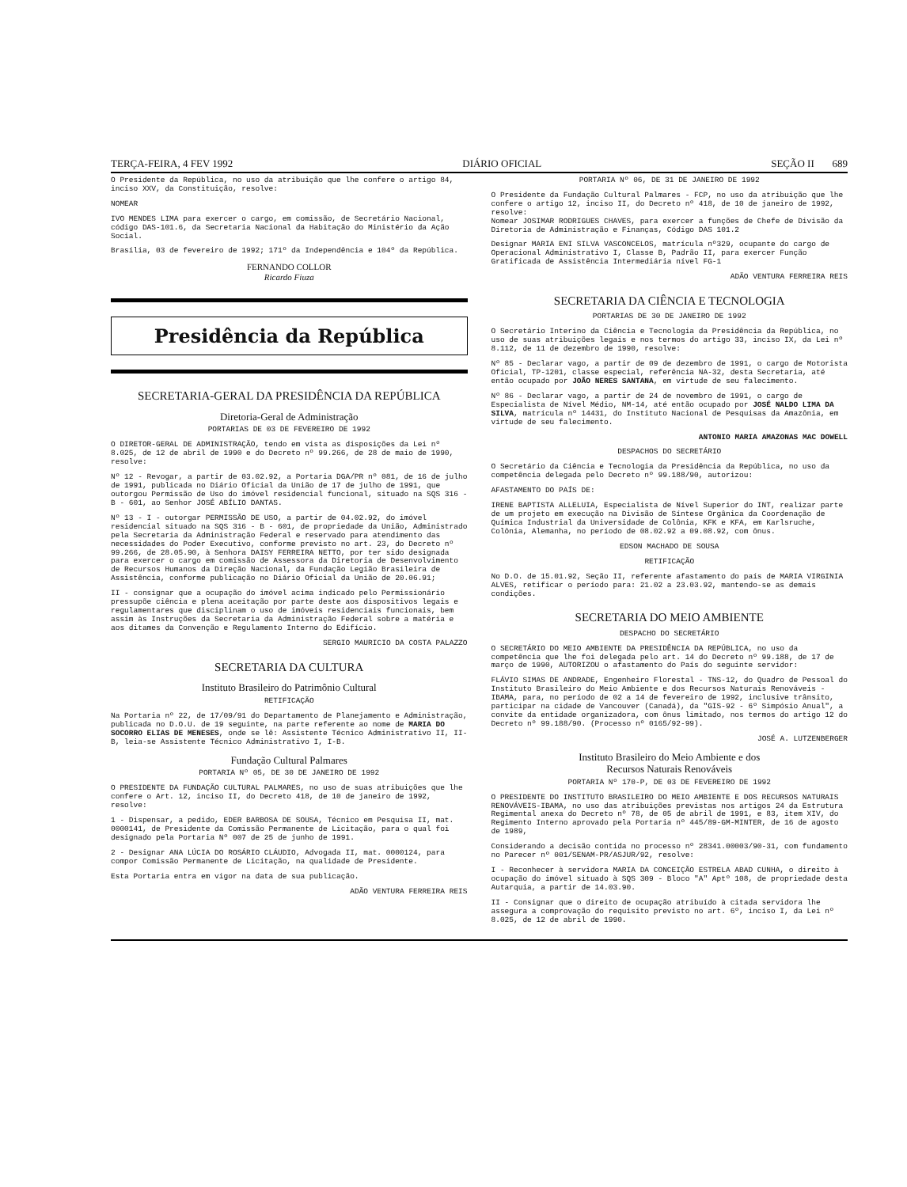TERÇA-FEIRA, 4 FEV 1992 DIÁRIO OFICIAL SEÇÃO II 689
O Presidente da República, no uso da atribuição que lhe confere o artigo 84, inciso XXV, da Constituição, resolve:
NOMEAR
IVO MENDES LIMA para exercer o cargo, em comissão, de Secretário Nacional, código DAS-101.6, da Secretaria Nacional da Habitação do Ministério da Ação Social.
Brasília, 03 de fevereiro de 1992; 171º da Independência e 104º da República.
FERNANDO COLLOR
Ricardo Fiuza
Presidência da República
SECRETARIA-GERAL DA PRESIDÊNCIA DA REPÚBLICA
Diretoria-Geral de Administração
PORTARIAS DE 03 DE FEVEREIRO DE 1992
O DIRETOR-GERAL DE ADMINISTRAÇÃO, tendo em vista as disposições da Lei nº 8.025, de 12 de abril de 1990 e do Decreto nº 99.266, de 28 de maio de 1990, resolve:
Nº 12 - Revogar, a partir de 03.02.92, a Portaria DGA/PR nº 081, de 16 de julho de 1991, publicada no Diário Oficial da União de 17 de julho de 1991, que outorgou Permissão de Uso do imóvel residencial funcional, situado na SQS 316 - B - 601, ao Senhor JOSÉ ABÍLIO DANTAS.
Nº 13 - I - outorgar PERMISSÃO DE USO, a partir de 04.02.92, do imóvel residencial situado na SQS 316 - B - 601, de propriedade da União, Administrado pela Secretaria da Administração Federal e reservado para atendimento das necessidades do Poder Executivo, conforme previsto no art. 23, do Decreto nº 99.266, de 28.05.90, à Senhora DAISY FERREIRA NETTO, por ter sido designada para exercer o cargo em comissão de Assessora da Diretoria de Desenvolvimento de Recursos Humanos da Direção Nacional, da Fundação Legião Brasileira de Assistência, conforme publicação no Diário Oficial da União de 20.06.91;
II - consignar que a ocupação do imóvel acima indicado pelo Permissionário pressupõe ciência e plena aceitação por parte deste aos dispositivos legais e regulamentares que disciplinam o uso de imóveis residenciais funcionais, bem assim às Instruções da Secretaria da Administração Federal sobre a matéria e aos ditames da Convenção e Regulamento Interno do Edifício.
SERGIO MAURICIO DA COSTA PALAZZO
SECRETARIA DA CULTURA
Instituto Brasileiro do Patrimônio Cultural
RETIFICAÇÃO
Na Portaria nº 22, de 17/09/91 do Departamento de Planejamento e Administração, publicada no D.O.U. de 19 seguinte, na parte referente ao nome de MARIA DO SOCORRO ELIAS DE MENESES, onde se lê: Assistente Técnico Administrativo II, II-B, leia-se Assistente Técnico Administrativo I, I-B.
Fundação Cultural Palmares
PORTARIA Nº 05, DE 30 DE JANEIRO DE 1992
O PRESIDENTE DA FUNDAÇÃO CULTURAL PALMARES, no uso de suas atribuições que lhe confere o Art. 12, inciso II, do Decreto 418, de 10 de janeiro de 1992, resolve:
1 - Dispensar, a pedido, EDER BARBOSA DE SOUSA, Técnico em Pesquisa II, mat. 0000141, de Presidente da Comissão Permanente de Licitação, para o qual foi designado pela Portaria Nº 007 de 25 de junho de 1991.
2 - Designar ANA LÚCIA DO ROSÁRIO CLÁUDIO, Advogada II, mat. 0000124, para compor Comissão Permanente de Licitação, na qualidade de Presidente.
Esta Portaria entra em vigor na data de sua publicação.
ADÃO VENTURA FERREIRA REIS
PORTARIA Nº 06, DE 31 DE JANEIRO DE 1992
O Presidente da Fundação Cultural Palmares - FCP, no uso da atribuição que lhe confere o artigo 12, inciso II, do Decreto nº 418, de 10 de janeiro de 1992, resolve:
Nomear JOSIMAR RODRIGUES CHAVES, para exercer a funções de Chefe de Divisão da Diretoria de Administração e Finanças, Código DAS 101.2
Designar MARIA ENI SILVA VASCONCELOS, matrícula nº329, ocupante do cargo de Operacional Administrativo I, Classe B, Padrão II, para exercer Função Gratificada de Assistência Intermediária nível FG-1
ADÃO VENTURA FERREIRA REIS
SECRETARIA DA CIÊNCIA E TECNOLOGIA
PORTARIAS DE 30 DE JANEIRO DE 1992
O Secretário Interino da Ciência e Tecnologia da Presidência da República, no uso de suas atribuições legais e nos termos do artigo 33, inciso IX, da Lei nº 8.112, de 11 de dezembro de 1990, resolve:
Nº 85 - Declarar vago, a partir de 09 de dezembro de 1991, o cargo de Motorista Oficial, TP-1201, classe especial, referência NA-32, desta Secretaria, até então ocupado por JOÃO NERES SANTANA, em virtude de seu falecimento.
Nº 86 - Declarar vago, a partir de 24 de novembro de 1991, o cargo de Especialista de Nível Médio, NM-14, até então ocupado por JOSÉ NALDO LIMA DA SILVA, matrícula nº 14431, do Instituto Nacional de Pesquisas da Amazônia, em virtude de seu falecimento.
ANTONIO MARIA AMAZONAS MAC DOWELL
DESPACHOS DO SECRETÁRIO
O Secretário da Ciência e Tecnologia da Presidência da República, no uso da competência delegada pelo Decreto nº 99.188/90, autorizou:
AFASTAMENTO DO PAÍS DE:
IRENE BAPTISTA ALLELUIA, Especialista de Nível Superior do INT, realizar parte de um projeto em execução na Divisão de Síntese Orgânica da Coordenação de Química Industrial da Universidade de Colônia, KFK e KFA, em Karlsruche, Colônia, Alemanha, no período de 08.02.92 a 09.08.92, com ônus.
EDSON MACHADO DE SOUSA
RETIFICAÇÃO
No D.O. de 15.01.92, Seção II, referente afastamento do país de MARIA VIRGINIA ALVES, retificar o período para: 21.02 a 23.03.92, mantendo-se as demais condições.
SECRETARIA DO MEIO AMBIENTE
DESPACHO DO SECRETÁRIO
O SECRETÁRIO DO MEIO AMBIENTE DA PRESIDÊNCIA DA REPÚBLICA, no uso da competência que lhe foi delegada pelo art. 14 do Decreto nº 99.188, de 17 de março de 1990, AUTORIZOU o afastamento do País do seguinte servidor:
FLÁVIO SIMAS DE ANDRADE, Engenheiro Florestal - TNS-12, do Quadro de Pessoal do Instituto Brasileiro do Meio Ambiente e dos Recursos Naturais Renováveis - IBAMA, para, no período de 02 a 14 de fevereiro de 1992, inclusive trânsito, participar na cidade de Vancouver (Canadá), da "GIS-92 - 6º Simpósio Anual", a convite da entidade organizadora, com ônus limitado, nos termos do artigo 12 do Decreto nº 99.188/90. (Processo nº 0165/92-99).
JOSÉ A. LUTZENBERGER
Instituto Brasileiro do Meio Ambiente e dos
Recursos Naturais Renováveis
PORTARIA Nº 170-P, DE 03 DE FEVEREIRO DE 1992
O PRESIDENTE DO INSTITUTO BRASILEIRO DO MEIO AMBIENTE E DOS RECURSOS NATURAIS RENOVÁVEIS-IBAMA, no uso das atribuições previstas nos artigos 24 da Estrutura Regimental anexa do Decreto nº 78, de 05 de abril de 1991, e 83, item XIV, do Regimento Interno aprovado pela Portaria nº 445/89-GM-MINTER, de 16 de agosto de 1989,
Considerando a decisão contida no processo nº 28341.00003/90-31, com fundamento no Parecer nº 001/SENAM-PR/ASJUR/92, resolve:
I - Reconhecer à servidora MARIA DA CONCEIÇÃO ESTRELA ABAD CUNHA, o direito à ocupação do imóvel situado à SQS 309 - Bloco "A" Aptº 108, de propriedade desta Autarquia, a partir de 14.03.90.
II - Consignar que o direito de ocupação atribuído à citada servidora lhe assegura a comprovação do requisito previsto no art. 6º, inciso I, da Lei nº 8.025, de 12 de abril de 1990.